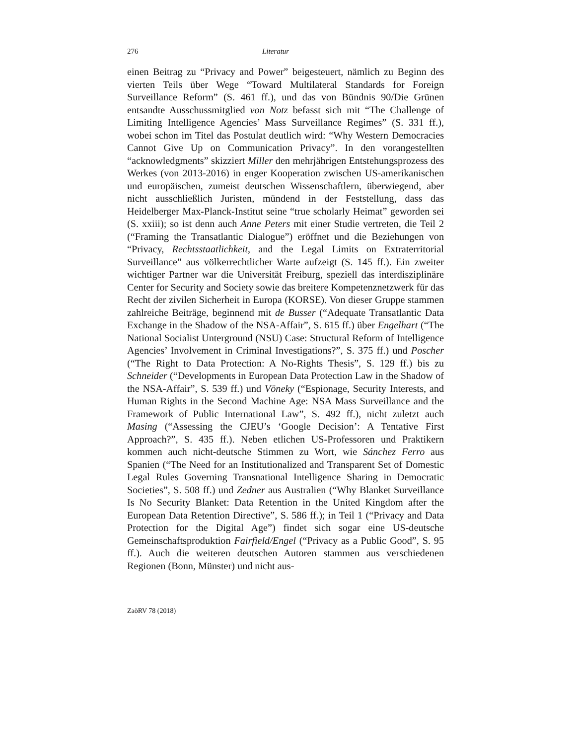276 Literatur
einen Beitrag zu “Privacy and Power” beigesteuert, nämlich zu Beginn des vierten Teils über Wege “Toward Multilateral Standards for Foreign Surveillance Reform” (S. 461 ff.), und das von Bündnis 90/Die Grünen entsandte Ausschussmitglied von Notz befasst sich mit “The Challenge of Limiting Intelligence Agencies’ Mass Surveillance Regimes” (S. 331 ff.), wobei schon im Titel das Postulat deutlich wird: “Why Western Democracies Cannot Give Up on Communication Privacy”. In den vorangestellten “acknowledgments” skizziert Miller den mehrjährigen Entstehungsprozess des Werkes (von 2013-2016) in enger Kooperation zwischen US-amerikanischen und europäischen, zumeist deutschen Wissenschaftlern, überwiegend, aber nicht ausschließlich Juristen, mündend in der Feststellung, dass das Heidelberger Max-Planck-Institut seine “true scholarly Heimat” geworden sei (S. xxiii); so ist denn auch Anne Peters mit einer Studie vertreten, die Teil 2 (“Framing the Transatlantic Dialogue”) eröffnet und die Beziehungen von “Privacy, Rechtsstaatlichkeit, and the Legal Limits on Extraterritorial Surveillance” aus völkerrechtlicher Warte aufzeigt (S. 145 ff.). Ein zweiter wichtiger Partner war die Universität Freiburg, speziell das interdisziplinäre Center for Security and Society sowie das breitere Kompetenznetzwerk für das Recht der zivilen Sicherheit in Europa (KORSE). Von dieser Gruppe stammen zahlreiche Beiträge, beginnend mit de Busser (“Adequate Transatlantic Data Exchange in the Shadow of the NSA-Affair”, S. 615 ff.) über Engelhart (“The National Socialist Unterground (NSU) Case: Structural Reform of Intelligence Agencies’ Involvement in Criminal Investigations?”, S. 375 ff.) und Poscher (“The Right to Data Protection: A No-Rights Thesis”, S. 129 ff.) bis zu Schneider (“Developments in European Data Protection Law in the Shadow of the NSA-Affair”, S. 539 ff.) und Vöneky (“Espionage, Security Interests, and Human Rights in the Second Machine Age: NSA Mass Surveillance and the Framework of Public International Law”, S. 492 ff.), nicht zuletzt auch Masing (“Assessing the CJEU’s ‘Google Decision’: A Tentative First Approach?”, S. 435 ff.). Neben etlichen US-Professoren und Praktikern kommen auch nicht-deutsche Stimmen zu Wort, wie Sánchez Ferro aus Spanien (“The Need for an Institutionalized and Transparent Set of Domestic Legal Rules Governing Transnational Intelligence Sharing in Democratic Societies”, S. 508 ff.) und Zedner aus Australien (“Why Blanket Surveillance Is No Security Blanket: Data Retention in the United Kingdom after the European Data Retention Directive”, S. 586 ff.); in Teil 1 (“Privacy and Data Protection for the Digital Age”) findet sich sogar eine US-deutsche Gemeinschaftsproduktion Fairfield/Engel (“Privacy as a Public Good”, S. 95 ff.). Auch die weiteren deutschen Autoren stammen aus verschiedenen Regionen (Bonn, Münster) und nicht aus-
ZaöRV 78 (2018)